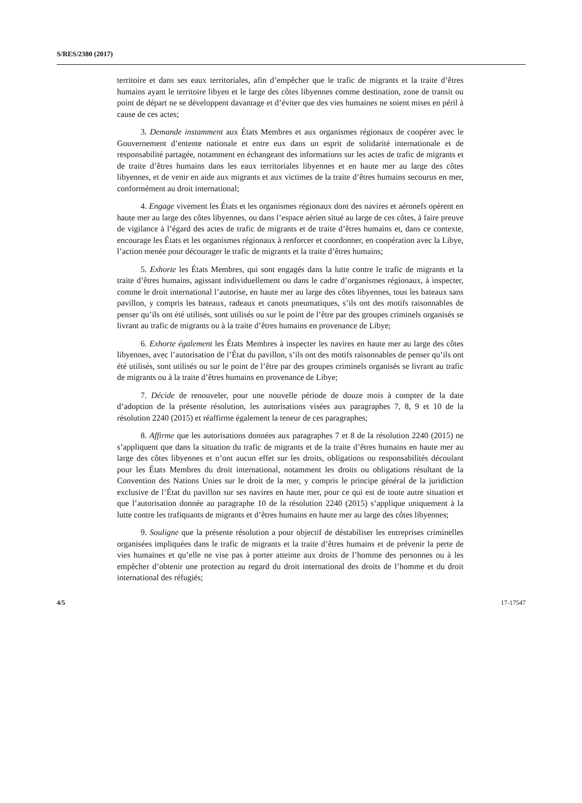S/RES/2380 (2017)
territoire et dans ses eaux territoriales, afin d’empêcher que le trafic de migrants et la traite d’êtres humains ayant le territoire libyen et le large des côtes libyennes comme destination, zone de transit ou point de départ ne se développent davantage et d’éviter que des vies humaines ne soient mises en péril à cause de ces actes;
3. Demande instamment aux États Membres et aux organismes régionaux de coopérer avec le Gouvernement d’entente nationale et entre eux dans un esprit de solidarité internationale et de responsabilité partagée, notamment en échangeant des informations sur les actes de trafic de migrants et de traite d’êtres humains dans les eaux territoriales libyennes et en haute mer au large des côtes libyennes, et de venir en aide aux migrants et aux victimes de la traite d’êtres humains secourus en mer, conformément au droit international;
4. Engage vivement les États et les organismes régionaux dont des navires et aéronefs opèrent en haute mer au large des côtes libyennes, ou dans l’espace aérien situé au large de ces côtes, à faire preuve de vigilance à l’égard des actes de trafic de migrants et de traite d’êtres humains et, dans ce contexte, encourage les États et les organismes régionaux à renforcer et coordonner, en coopération avec la Libye, l’action menée pour décourager le trafic de migrants et la traite d’êtres humains;
5. Exhorte les États Membres, qui sont engagés dans la lutte contre le trafic de migrants et la traite d’êtres humains, agissant individuellement ou dans le cadre d’organismes régionaux, à inspecter, comme le droit international l’autorise, en haute mer au large des côtes libyennes, tous les bateaux sans pavillon, y compris les bateaux, radeaux et canots pneumatiques, s’ils ont des motifs raisonnables de penser qu’ils ont été utilisés, sont utilisés ou sur le point de l’être par des groupes criminels organisés se livrant au trafic de migrants ou à la traite d’êtres humains en provenance de Libye;
6. Exhorte également les États Membres à inspecter les navires en haute mer au large des côtes libyennes, avec l’autorisation de l’État du pavillon, s’ils ont des motifs raisonnables de penser qu’ils ont été utilisés, sont utilisés ou sur le point de l’être par des groupes criminels organisés se livrant au trafic de migrants ou à la traite d’êtres humains en provenance de Libye;
7. Décide de renouveler, pour une nouvelle période de douze mois à compter de la date d’adoption de la présente résolution, les autorisations visées aux paragraphes 7, 8, 9 et 10 de la résolution 2240 (2015) et réaffirme également la teneur de ces paragraphes;
8. Affirme que les autorisations données aux paragraphes 7 et 8 de la résolution 2240 (2015) ne s’appliquent que dans la situation du trafic de migrants et de la traite d’êtres humains en haute mer au large des côtes libyennes et n’ont aucun effet sur les droits, obligations ou responsabilités découlant pour les États Membres du droit international, notamment les droits ou obligations résultant de la Convention des Nations Unies sur le droit de la mer, y compris le principe général de la juridiction exclusive de l’État du pavillon sur ses navires en haute mer, pour ce qui est de toute autre situation et que l’autorisation donnée au paragraphe 10 de la résolution 2240 (2015) s’applique uniquement à la lutte contre les trafiquants de migrants et d’êtres humains en haute mer au large des côtes libyennes;
9. Souligne que la présente résolution a pour objectif de déstabiliser les entreprises criminelles organisées impliquées dans le trafic de migrants et la traite d’êtres humains et de prévenir la perte de vies humaines et qu’elle ne vise pas à porter atteinte aux droits de l’homme des personnes ou à les empêcher d’obtenir une protection au regard du droit international des droits de l’homme et du droit international des réfugiés;
4/5 17-17547